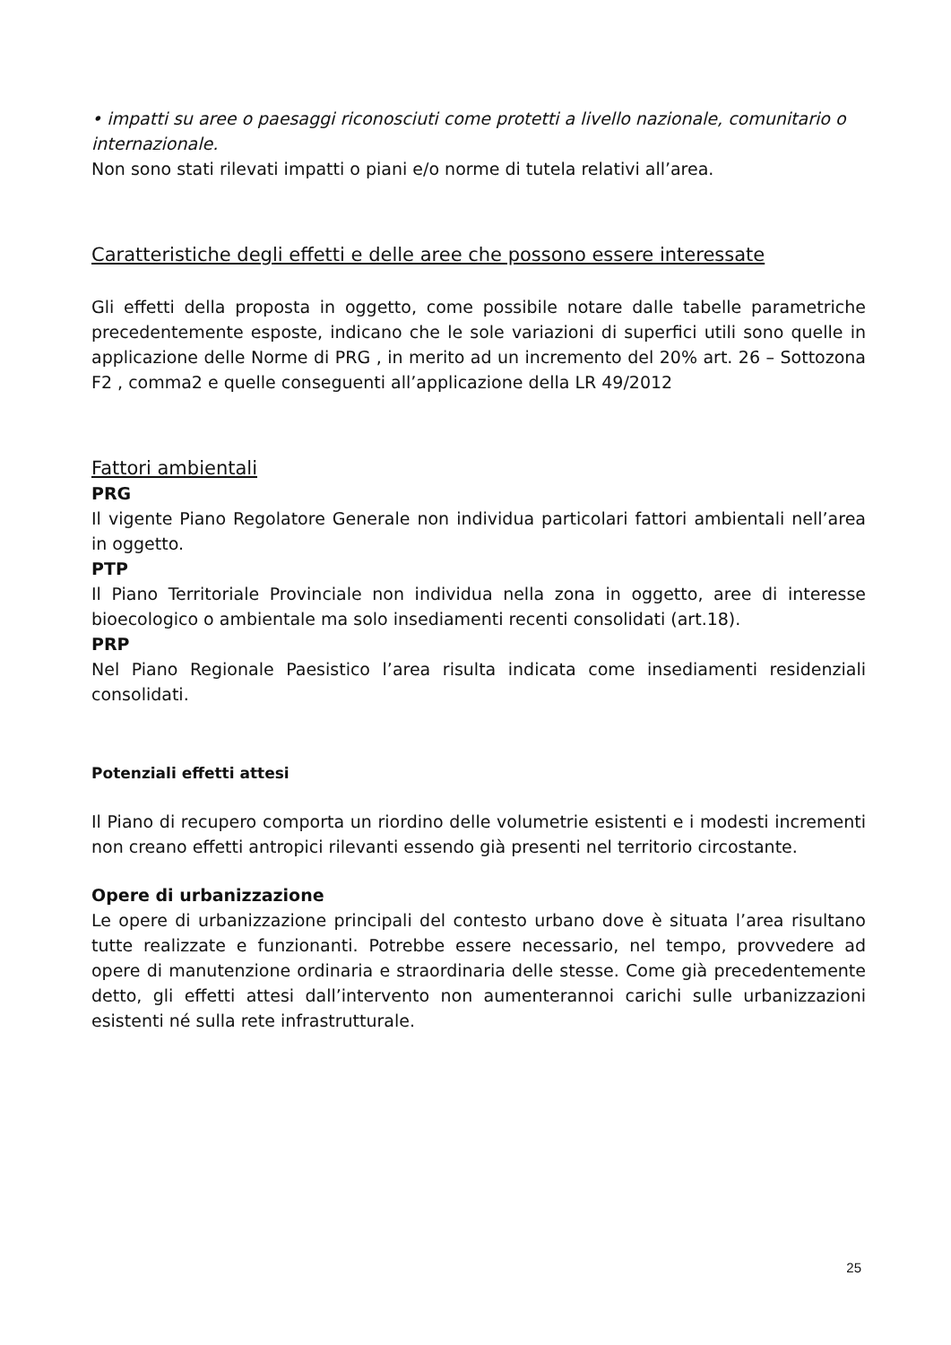• impatti su aree o paesaggi riconosciuti come protetti a livello nazionale, comunitario o internazionale.
Non sono stati rilevati impatti o piani e/o norme di tutela relativi all’area.
Caratteristiche degli effetti e delle aree che possono essere interessate
Gli effetti della proposta in oggetto, come possibile notare dalle tabelle parametriche precedentemente esposte, indicano che le sole variazioni di superfici utili sono quelle in applicazione delle Norme di PRG , in merito ad un incremento del 20% art. 26 – Sottozona F2 , comma2 e quelle conseguenti all’applicazione della LR 49/2012
Fattori ambientali
PRG
Il vigente Piano Regolatore Generale non individua particolari fattori ambientali nell’area in oggetto.
PTP
Il Piano Territoriale Provinciale non individua nella zona in oggetto, aree di interesse bioecologico o ambientale ma solo insediamenti recenti consolidati (art.18).
PRP
Nel Piano Regionale Paesistico l’area risulta indicata come insediamenti residenziali consolidati.
Potenziali effetti attesi
Il Piano di recupero comporta un riordino delle volumetrie esistenti e i modesti incrementi non creano effetti antropici rilevanti essendo già presenti nel territorio circostante.
Opere di urbanizzazione
Le opere di urbanizzazione principali del contesto urbano dove è situata l’area risultano tutte realizzate e funzionanti. Potrebbe essere necessario, nel tempo, provvedere ad opere di manutenzione ordinaria e straordinaria delle stesse. Come già precedentemente detto, gli effetti attesi dall’intervento non aumenterannoi carichi sulle urbanizzazioni esistenti né sulla rete infrastrutturale.
25